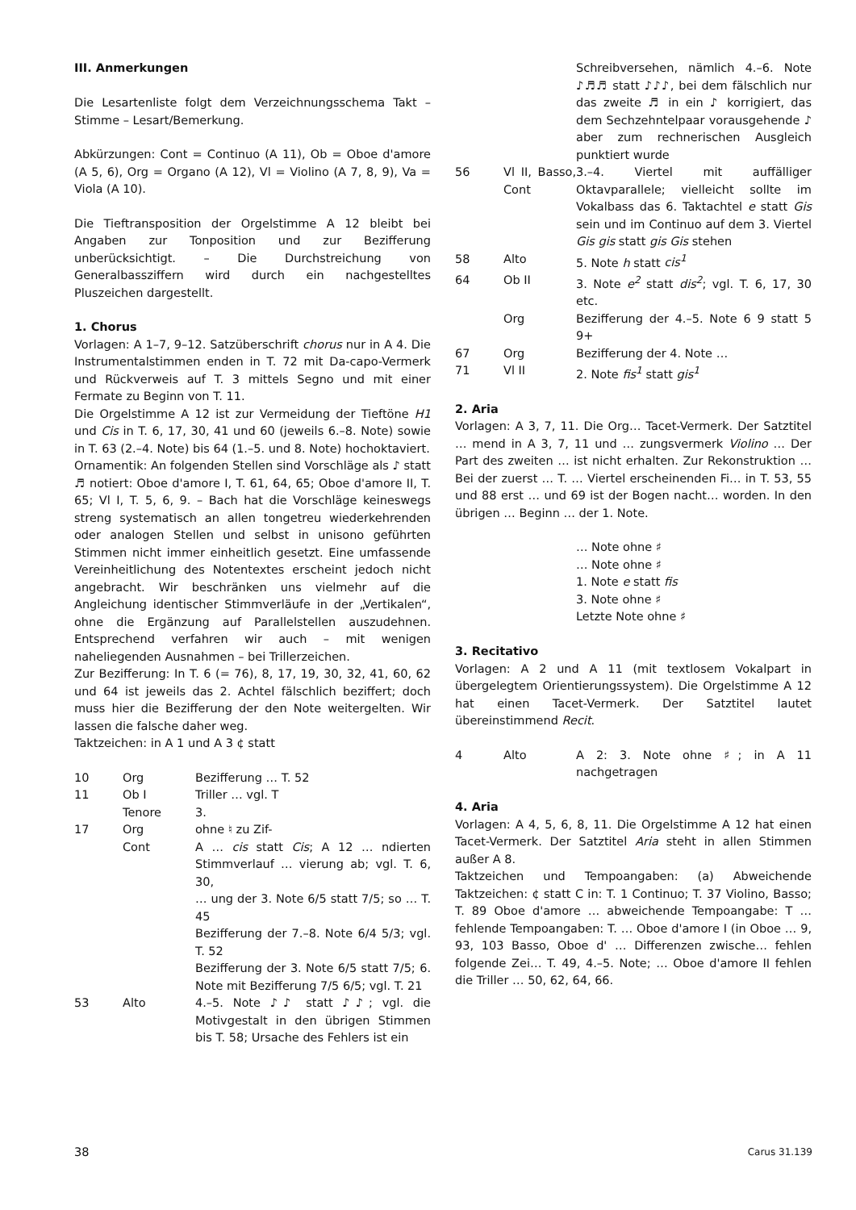III. Anmerkungen
Die Lesartenliste folgt dem Verzeichnungsschema Takt – Stimme – Lesart/Bemerkung.
Abkürzungen: Cont = Continuo (A 11), Ob = Oboe d'amore (A 5, 6), Org = Organo (A 12), Vl = Violino (A 7, 8, 9), Va = Viola (A 10).
Die Tieftransposition der Orgelstimme A 12 bleibt bei Angaben zur Tonposition und zur Bezifferung unberücksichtigt. – Die Durchstreichung von Generalbassziffern wird durch ein nachgestelltes Pluszeichen dargestellt.
1. Chorus
Vorlagen: A 1–7, 9–12. Satzüberschrift chorus nur in A 4. Die Instrumentalstimmen enden in T. 72 mit Da-capo-Vermerk und Rückverweis auf T. 3 mittels Segno und mit einer Fermate zu Beginn von T. 11.
Die Orgelstimme A 12 ist zur Vermeidung der Tieftöne H1 und Cis in T. 6, 17, 30, 41 und 60 (jeweils 6.–8. Note) sowie in T. 63 (2.–4. Note) bis 64 (1.–5. und 8. Note) hochoktaviert.
Ornamentik: An folgenden Stellen sind Vorschläge als ♪ statt ♬ notiert: Oboe d'amore I, T. 61, 64, 65; Oboe d'amore II, T. 65; Vl I, T. 5, 6, 9. – Bach hat die Vorschläge keineswegs streng systematisch an allen tongetreu wiederkehrenden oder analogen Stellen und selbst in unisono geführten Stimmen nicht immer einheitlich gesetzt. Eine umfassende Vereinheitlichung des Notentextes erscheint jedoch nicht angebracht. Wir beschränken uns vielmehr auf die Angleichung identischer Stimmverläufe in der „Vertikalen“, ohne die Ergänzung auf Parallelstellen auszudehnen. Entsprechend verfahren wir auch – mit wenigen naheliegenden Ausnahmen – bei Trillerzeichen.
Zur Bezifferung: In T. 6 (= 76), 8, 17, 19, 30, 32, 41, 60, 62 und 64 ist jeweils das 2. Achtel fälschlich beziffert; doch muss hier die Bezifferung der den Note weitergelten. Wir lassen die falsche daher weg.
Taktzeichen: in A 1 und A 3 ¢ statt
| 10 | Org | Bezifferung … T. 52 |
| 11 | Ob I | Triller … vgl. T |
| | Tenore | 3. |
| 17 | Org | ohne ♮ zu Zif- |
| | Cont | A … cis statt Cis ; A 12 … ndierten Stimmverlauf … vierung ab; vgl. T. 6, 30, |
| | | … ung der 3. Note 6/5 statt 7/5; so … T. 45 |
| | | Bezifferung der 7.–8. Note 6/4 5/3; vgl. T. 52 |
| | | Bezifferung der 3. Note 6/5 statt 7/5; 6. Note mit Bezifferung 7/5 6/5; vgl. T. 21 |
| 53 | Alto | 4.–5. Note ♪♪ statt ♪♪; vgl. die Motivgestalt in den übrigen Stimmen bis T. 58; Ursache des Fehlers ist ein |
| | | Schreibversehen, nämlich 4.–6. Note ♪♬♬ statt ♪♪♪, bei dem fälschlich nur das zweite ♬ in ein ♪ korrigiert, das dem Sechzehntelpaar vorausgehende ♪ aber zum rechnerischen Ausgleich punktiert wurde |
| 56 | Vl II, Basso, Cont | 3.–4. Viertel mit auffälliger Oktavparallele; vielleicht sollte im Vokalbass das 6. Taktachtel e statt Gis sein und im Continuo auf dem 3. Viertel Gis gis statt gis Gis stehen |
| 58 | Alto | 5. Note h statt cis<sup>1</sup> |
| 64 | Ob II | 3. Note e<sup>2</sup> statt dis<sup>2</sup> ; vgl. T. 6, 17, 30 etc. |
| | Org | Bezifferung der 4.–5. Note 6 9 statt 5 9+ |
| 67 | Org | Bezifferung der 4. Note … |
| 71 | Vl II | 2. Note fis<sup>1</sup> statt gis<sup>1</sup> |
2. Aria
Vorlagen: A 3, 7, 11. Die Org… Tacet-Vermerk. Der Satztitel … mend in A 3, 7, 11 und … zungsvermerk Violino … Der Part des zweiten … ist nicht erhalten. Zur Rekonstruktion … Bei der zuerst … T. … Viertel erscheinenden Fi… in T. 53, 55 und 88 erst … und 69 ist der Bogen nacht… worden. In den übrigen … Beginn … der 1. Note.
| | | … Note ohne ♯ |
| | | … Note ohne ♯ |
| | | 1. Note e statt fis |
| | | 3. Note ohne ♯ |
| | | Letzte Note ohne ♯ |
3. Recitativo
Vorlagen: A 2 und A 11 (mit textlosem Vokalpart in übergelegtem Orientierungssystem). Die Orgelstimme A 12 hat einen Tacet-Vermerk. Der Satztitel lautet übereinstimmend Recit.
| 4 | Alto | A 2: 3. Note ohne ♯; in A 11 nachgetragen |
4. Aria
Vorlagen: A 4, 5, 6, 8, 11. Die Orgelstimme A 12 hat einen Tacet-Vermerk. Der Satztitel Aria steht in allen Stimmen außer A 8.
Taktzeichen und Tempoangaben: (a) Abweichende Taktzeichen: ¢ statt C in: T. 1 Continuo; T. 37 Violino, Basso; T. 89 Oboe d'amore … abweichende Tempoangabe: T … fehlende Tempoangaben: T. … Oboe d'amore I (in Oboe … 9, 93, 103 Basso, Oboe d' … Differenzen zwische… fehlen folgende Zei… T. 49, 4.–5. Note; … Oboe d'amore II fehlen die Triller … 50, 62, 64, 66.
38 Carus 31.139